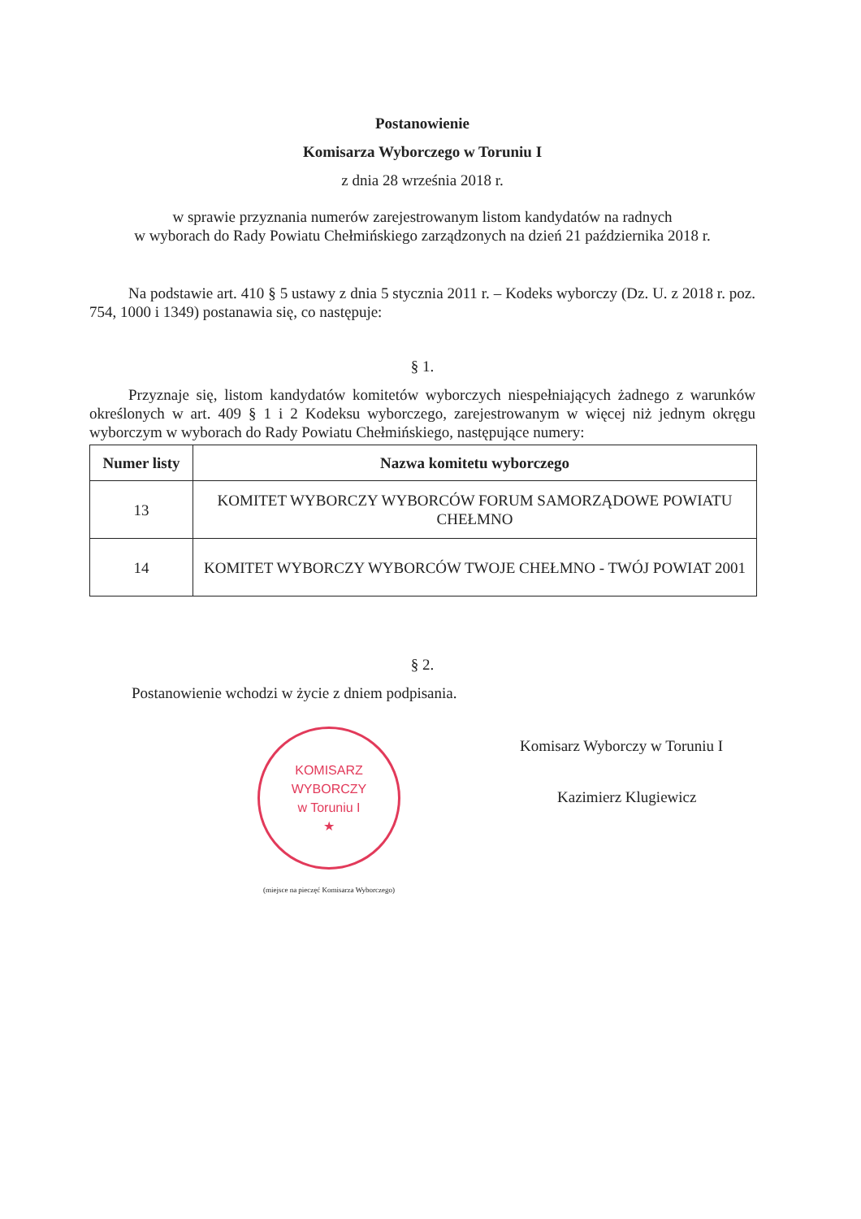Postanowienie
Komisarza Wyborczego w Toruniu I
z dnia 28 września 2018 r.
w sprawie przyznania numerów zarejestrowanym listom kandydatów na radnych
w wyborach do Rady Powiatu Chełmińskiego zarządzonych na dzień 21 października 2018 r.
Na podstawie art. 410 § 5 ustawy z dnia 5 stycznia 2011 r. – Kodeks wyborczy (Dz. U. z 2018 r. poz. 754, 1000 i 1349) postanawia się, co następuje:
§ 1.
Przyznaje się, listom kandydatów komitetów wyborczych niespełniających żadnego z warunków określonych w art. 409 § 1 i 2 Kodeksu wyborczego, zarejestrowanym w więcej niż jednym okręgu wyborczym w wyborach do Rady Powiatu Chełmińskiego, następujące numery:
| Numer listy | Nazwa komitetu wyborczego |
| --- | --- |
| 13 | KOMITET WYBORCZY WYBORCÓW FORUM SAMORZĄDOWE POWIATU CHEŁMNO |
| 14 | KOMITET WYBORCZY WYBORCÓW TWOJE CHEŁMNO - TWÓJ POWIAT 2001 |
§ 2.
Postanowienie wchodzi w życie z dniem podpisania.
KOMISARZ WYBORCZY
w Toruniu I
★
(miejsce na pieczęć Komisarza Wyborczego)
Komisarz Wyborczy w Toruniu I
Kazimierz Klugiewicz